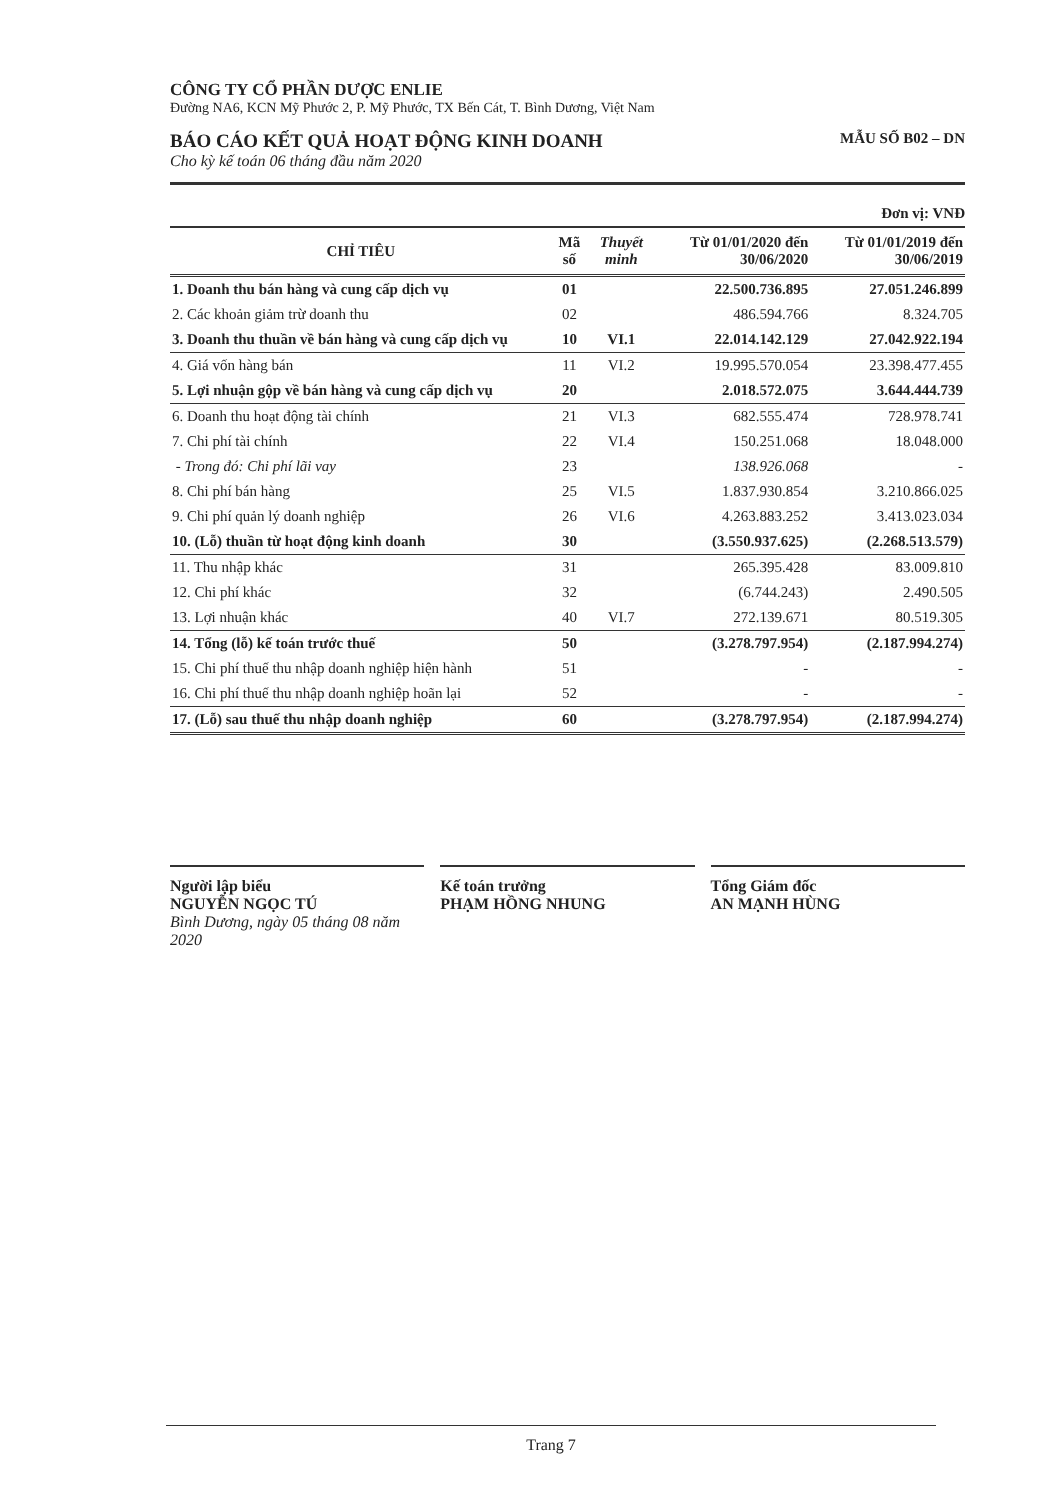CÔNG TY CỔ PHẦN DƯỢC ENLIE
Đường NA6, KCN Mỹ Phước 2, P. Mỹ Phước, TX Bến Cát, T. Bình Dương, Việt Nam
BÁO CÁO KẾT QUẢ HOẠT ĐỘNG KINH DOANH MẪU SỐ B02 – DN
Cho kỳ kế toán 06 tháng đầu năm 2020
Đơn vị: VNĐ
| CHỈ TIÊU | Mã số | Thuyết minh | Từ 01/01/2020 đến 30/06/2020 | Từ 01/01/2019 đến 30/06/2019 |
| --- | --- | --- | --- | --- |
| 1. Doanh thu bán hàng và cung cấp dịch vụ | 01 | | 22.500.736.895 | 27.051.246.899 |
| 2. Các khoản giảm trừ doanh thu | 02 | | 486.594.766 | 8.324.705 |
| 3. Doanh thu thuần về bán hàng và cung cấp dịch vụ | 10 | VI.1 | 22.014.142.129 | 27.042.922.194 |
| 4. Giá vốn hàng bán | 11 | VI.2 | 19.995.570.054 | 23.398.477.455 |
| 5. Lợi nhuận gộp về bán hàng và cung cấp dịch vụ | 20 | | 2.018.572.075 | 3.644.444.739 |
| 6. Doanh thu hoạt động tài chính | 21 | VI.3 | 682.555.474 | 728.978.741 |
| 7. Chi phí tài chính | 22 | VI.4 | 150.251.068 | 18.048.000 |
| - Trong đó: Chi phí lãi vay | 23 | | 138.926.068 | - |
| 8. Chi phí bán hàng | 25 | VI.5 | 1.837.930.854 | 3.210.866.025 |
| 9. Chi phí quản lý doanh nghiệp | 26 | VI.6 | 4.263.883.252 | 3.413.023.034 |
| 10. (Lỗ) thuần từ hoạt động kinh doanh | 30 | | (3.550.937.625) | (2.268.513.579) |
| 11. Thu nhập khác | 31 | | 265.395.428 | 83.009.810 |
| 12. Chi phí khác | 32 | | (6.744.243) | 2.490.505 |
| 13. Lợi nhuận khác | 40 | VI.7 | 272.139.671 | 80.519.305 |
| 14. Tổng (lỗ) kế toán trước thuế | 50 | | (3.278.797.954) | (2.187.994.274) |
| 15. Chi phí thuế thu nhập doanh nghiệp hiện hành | 51 | | - | - |
| 16. Chi phí thuế thu nhập doanh nghiệp hoãn lại | 52 | | - | - |
| 17. (Lỗ) sau thuế thu nhập doanh nghiệp | 60 | | (3.278.797.954) | (2.187.994.274) |
Người lập biểu
NGUYỄN NGỌC TÚ
Bình Dương, ngày 05 tháng 08 năm 2020
Kế toán trưởng
PHẠM HỒNG NHUNG
Tổng Giám đốc
AN MẠNH HÙNG
Trang 7